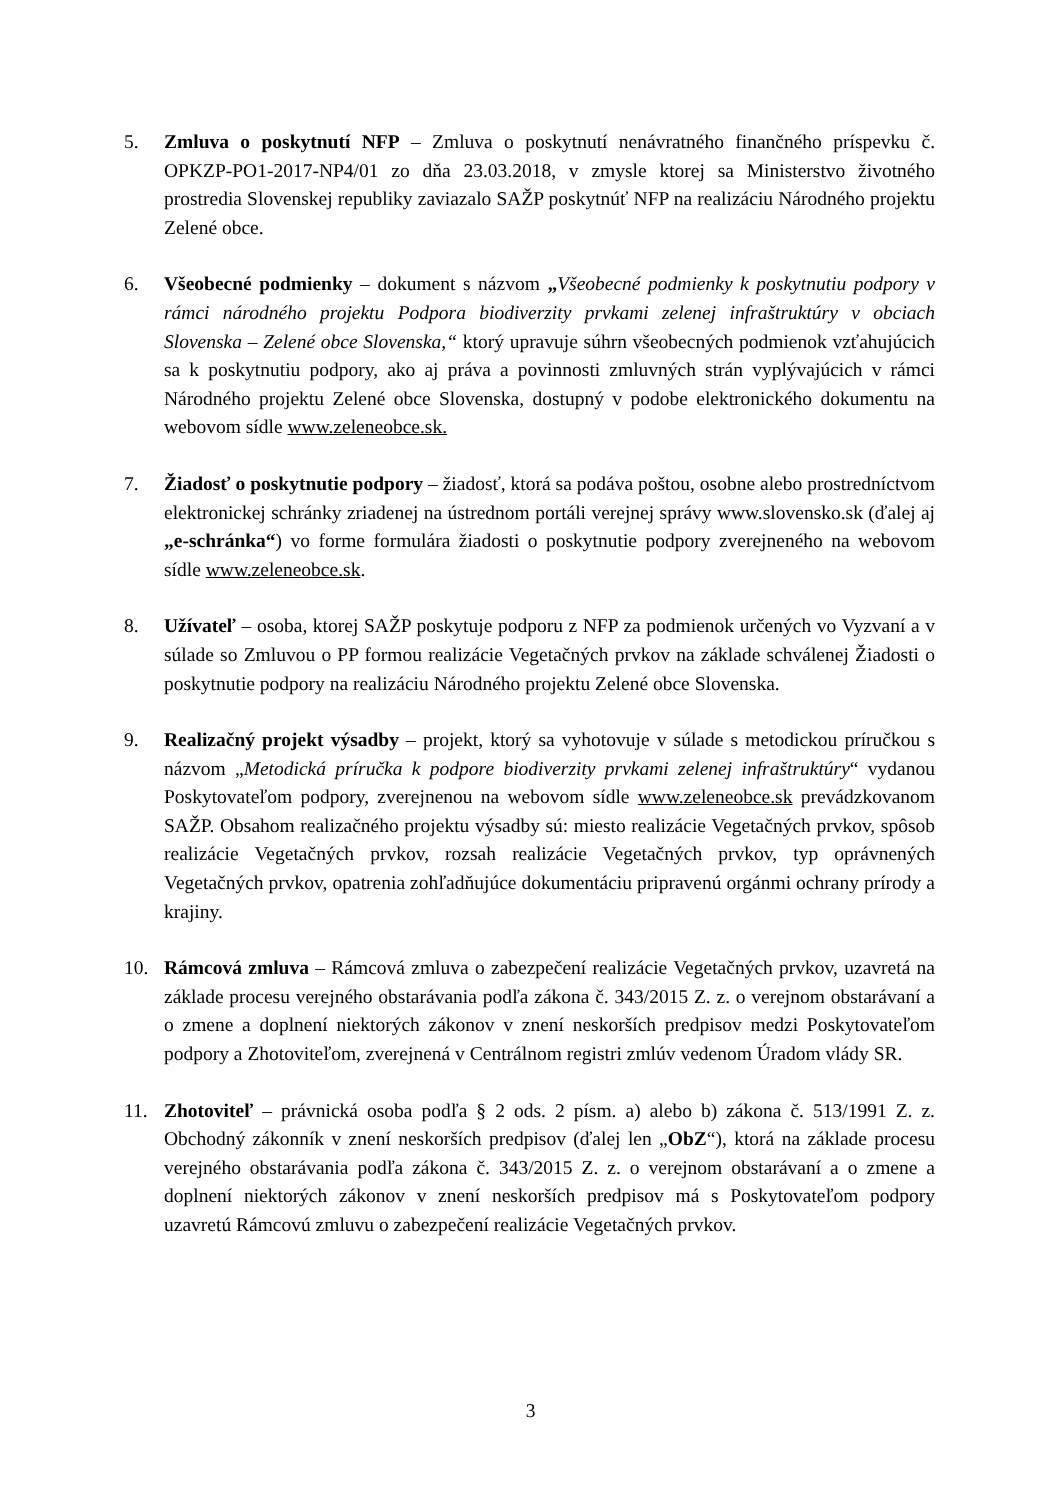5. Zmluva o poskytnutí NFP – Zmluva o poskytnutí nenávratného finančného príspevku č. OPKZP-PO1-2017-NP4/01 zo dňa 23.03.2018, v zmysle ktorej sa Ministerstvo životného prostredia Slovenskej republiky zaviazalo SAŽP poskytnúť NFP na realizáciu Národného projektu Zelené obce.
6. Všeobecné podmienky – dokument s názvom „Všeobecné podmienky k poskytnutiu podpory v rámci národného projektu Podpora biodiverzity prvkami zelenej infraštruktúry v obciach Slovenska – Zelené obce Slovenska,“ ktorý upravuje súhrn všeobecných podmienok vzťahujúcich sa k poskytnutiu podpory, ako aj práva a povinnosti zmluvných strán vyplývajúcich v rámci Národného projektu Zelené obce Slovenska, dostupný v podobe elektronického dokumentu na webovom sídle www.zeleneobce.sk.
7. Žiadosť o poskytnutie podpory – žiadosť, ktorá sa podáva poštou, osobne alebo prostredníctvom elektronickej schránky zriadenej na ústrednom portáli verejnej správy www.slovensko.sk (ďalej aj „e-schránka“) vo forme formulára žiadosti o poskytnutie podpory zverejneného na webovom sídle www.zeleneobce.sk.
8. Užívateľ – osoba, ktorej SAŽP poskytuje podporu z NFP za podmienok určených vo Vyzvaní a v súlade so Zmluvou o PP formou realizácie Vegetačných prvkov na základe schválenej Žiadosti o poskytnutie podpory na realizáciu Národného projektu Zelené obce Slovenska.
9. Realizačný projekt výsadby – projekt, ktorý sa vyhotovuje v súlade s metodickou príručkou s názvom „Metodická príručka k podpore biodiverzity prvkami zelenej infraštruktúry“ vydanou Poskytovateľom podpory, zverejnenou na webovom sídle www.zeleneobce.sk prevádzkovanom SAŽP. Obsahom realizačného projektu výsadby sú: miesto realizácie Vegetačných prvkov, spôsob realizácie Vegetačných prvkov, rozsah realizácie Vegetačných prvkov, typ oprávnených Vegetačných prvkov, opatrenia zohľadňujúce dokumentáciu pripravenú orgánmi ochrany prírody a krajiny.
10. Rámcová zmluva – Rámcová zmluva o zabezpečení realizácie Vegetačných prvkov, uzavretá na základe procesu verejného obstarávania podľa zákona č. 343/2015 Z. z. o verejnom obstarávaní a o zmene a doplnení niektorých zákonov v znení neskorších predpisov medzi Poskytovateľom podpory a Zhotoviteľom, zverejnená v Centrálnom registri zmlúv vedenom Úradom vlády SR.
11. Zhotoviteľ – právnická osoba podľa § 2 ods. 2 písm. a) alebo b) zákona č. 513/1991 Z. z. Obchodný zákonník v znení neskorších predpisov (ďalej len „ObZ“), ktorá na základe procesu verejného obstarávania podľa zákona č. 343/2015 Z. z. o verejnom obstarávaní a o zmene a doplnení niektorých zákonov v znení neskorších predpisov má s Poskytovateľom podpory uzavretú Rámcovú zmluvu o zabezpečení realizácie Vegetačných prvkov.
3